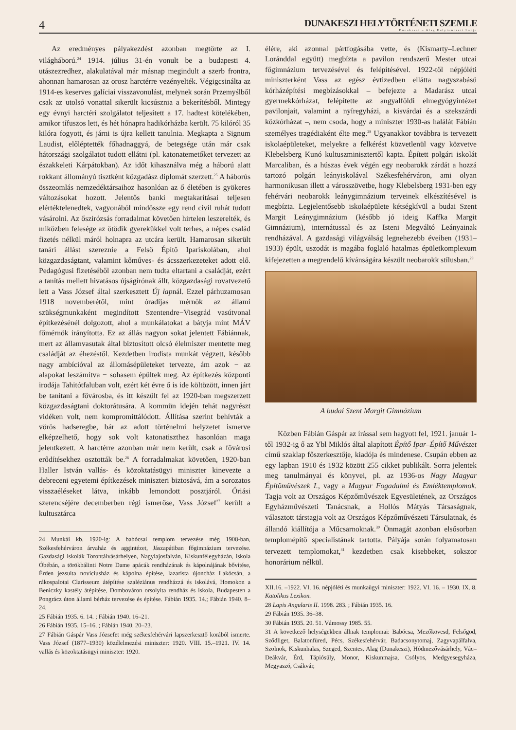4
DUNAKESZI HELYTÖRTÉNETI SZEMLE
Dunakeszi – Alag Helyismereti Lapja
Az eredményes pályakezdést azonban megtörte az I. világháború.<sup>24</sup> 1914. július 31-én vonult be a budapesti 4. utászezredhez, alakulatával már másnap megindult a szerb frontra, ahonnan hamarosan az orosz harctérre vezényelték. Végigcsinálta az 1914-es keserves galíciai visszavonulást, melynek során Przemyślből csak az utolsó vonattal sikerült kicsúsznia a bekerítésből. Mintegy egy évnyi harctéri szolgálatot teljesített a 17. hadtest kötelékében, amikor tífuszos lett, és hét hónapra hadikórházba került. 75 kilóról 35 kilóra fogyott, és járni is újra kellett tanulnia. Megkapta a Signum Laudist, előléptették főhadnaggyá, de betegsége után már csak hátországi szolgálatot tudott ellátni (pl. katonatemetőket tervezett az északkeleti Kárpátokban). Az időt kihasználva még a háború alatt rokkant állományú tisztként közgadász diplomát szerzett.<sup>25</sup> A háborús összeomlás nemzedéktársaihoz hasonlóan az ő életében is gyökeres változásokat hozott. Jelentős banki megtakarításai teljesen elértéktelenedtek, vagyonából mindössze egy rend civil ruhát tudott vásárolni. Az őszirózsás forradalmat követően hirtelen leszerelték, és miközben felesége az ötödik gyerekükkel volt terhes, a népes család fizetés nélkül máról holnapra az utcára került. Hamarosan sikerült tanári állást szereznie a Felső Építő Ipariskolában, ahol közgazdaságtant, valamint kőműves- és ácsszerkezeteket adott elő. Pedagógusi fizetéséből azonban nem tudta eltartani a családját, ezért a tanítás mellett hivatásos újságírónak állt, közgazdasági rovatvezető lett a Vass József által szerkesztett Új lapnál. Ezzel párhuzamosan 1918 novemberétől, mint óradíjas mérnök az állami szükségmunkaként megindított Szentendre−Visegrád vasútvonal építkezésénél dolgozott, ahol a munkálatokat a bátyja mint MÁV főmérnök irányította. Ez az állás nagyon sokat jelentett Fábiánnak, mert az államvasutak által biztosított olcsó élelmiszer mentette meg családját az éhezéstől. Kezdetben irodista munkát végzett, később nagy ambícióval az állomásépületeket tervezte, ám azok − az alapokat leszámítva − sohasem épültek meg. Az építkezés központi irodája Tahitótfaluban volt, ezért két évre ő is ide költözött, innen járt be tanítani a fővárosba, és itt készült fel az 1920-ban megszerzett közgazdaságtani doktorátusára. A kommün idején tehát nagyrészt vidéken volt, nem kompromittálódott. Állítása szerint behívták a vörös hadseregbe, bár az adott történelmi helyzetet ismerve elképzelhető, hogy sok volt katonatiszthez hasonlóan maga jelentkezett. A harctérre azonban már nem került, csak a fővárosi erődítésekhez osztották be.<sup>26</sup> A forradalmakat követően, 1920-ban Haller István vallás- és közoktatásügyi miniszter kinevezte a debreceni egyetemi építkezések miniszteri biztosává, ám a sorozatos visszaéléseket látva, inkább lemondott posztjáról. Óriási szerencséjére decemberben régi ismerőse, Vass József<sup>27</sup> került a kultusztárca
24 Munkái kb. 1920-ig: A babócsai templom tervezése még 1908-ban, Székesfehérváron árvaház és aggintézet, Jászapátiban főgimnázium tervezése. Gazdasági iskolák Torontálvásárhelyen, Nagylajosfalván, Kiskunfélegyházán, iskola Óbébán, a törökbálinti Notre Dame apácák rendházának és kápolnájának bővítése, Érden jezsuita noviciusház és kápolna építése, lazarista újonchàz Lakócsán, a rákospalotai Clarisseum átépítése szaléziánus rendházzá és iskolává, Homokon a Beniczky kastély átépítése, Dombováron orsolyita rendház és iskola, Budapesten a Pongrácz úton állami bérház tervezése és építése. Fábián 1935. 14.; Fábián 1940. 8–24.
25 Fábián 1935. 6. 14. ; Fábián 1940. 16–21.
26 Fábián 1935. 15–16. ; Fábián 1940. 20–23.
27 Fábián Gáspár Vass Józsefet még székesfehérvári lapszerkesztő korából ismerte. Vass József (1877–1930) közélelmezési miniszter: 1920. VIII. 15.–1921. IV. 14. vallás és közoktatásügyi miniszter: 1920.
élére, aki azonnal pártfogásába vette, és (Kismarty–Lechner Loránddal együtt) megbízta a pavilon rendszerű Mester utcai főgimnázium tervezésével és felépítésével. 1922-től népjóléti miniszterként Vass az egész évtizedben ellátta nagyszabású kórházépítési megbízásokkal – befejezte a Madarász utcai gyermekkórházat, felépítette az angyalföldi elmegyógyintézet pavilonjait, valamint a nyíregyházi, a kisvárdai és a szekszárdi közkórházat –, nem csoda, hogy a miniszter 1930-as halálát Fábián személyes tragédiaként élte meg.<sup>28</sup> Ugyanakkor továbbra is tervezett iskolaépületeket, melyekre a felkérést közvetlenül vagy közvetve Klebelsberg Kunó kultuszminisztertől kapta. Épített polgári iskolát Marcaliban, és a húszas évek végén egy neobarokk zárdát a hozzá tartozó polgári leányiskolával Székesfehérváron, ami olyan harmonikusan illett a városszövetbe, hogy Klebelsberg 1931-ben egy fehérvári neobarokk leánygimnázium terveinek elkészítésével is megbízta. Legjelentősebb iskolaépülete kétségkívül a budai Szent Margit Leánygimnázium (később jó ideig Kaffka Margit Gimnázium), internátussal és az Isteni Megváltó Leányainak rendházával. A gazdasági világválság legnehezebb éveiben (1931–1933) épült, uszodát is magába foglaló hatalmas épületkomplexum kifejezetten a megrendelő kívánságára készült neobarokk stílusban.<sup>29</sup>
A budai Szent Margit Gimnázium
Közben Fábián Gáspár az írással sem hagyott fel, 1921. január 1-től 1932-ig ő az Ybl Miklós által alapított Építő Ipar–Építő Művészet című szaklap főszerkesztője, kiadója és mindenese. Csupán ebben az egy lapban 1910 és 1932 között 255 cikket publikált. Sorra jelentek meg tanulmányai és könyvei, pl. az 1936-os Nagy Magyar Építőművészek I., vagy a Magyar Fogadalmi és Emléktemplomok. Tagja volt az Országos Képzőművészek Egyesületének, az Országos Egyházművészeti Tanácsnak, a Hollós Mátyás Társaságnak, választott társtagja volt az Országos Képzőművészeti Társulatnak, és állandó kiállítója a Műcsarnoknak.<sup>30</sup> Önmagát azonban elsősorban templomépítő specialistának tartotta. Pályája során folyamatosan tervezett templomokat,<sup>31</sup> kezdetben csak kisebbeket, sokszor honorárium nélkül.
XII.16. –1922. VI. 16. népjóléti és munkaügyi miniszter: 1922. VI. 16. – 1930. IX. 8. Katolikus Lexikon.
28 Lapis Angularis II. 1998. 283. ; Fábián 1935. 16.
29 Fábián 1935. 36–38.
30 Fábián 1935. 20. 51. Vámossy 1985. 55.
31 A következő helységekben állnak templomai: Babócsa, Mezőkövesd, Felsőgöd, Sződliget, Balatonfüred, Pécs, Székesfehérvár, Badacsonytomaj, Zagyvapálfalva, Szolnok, Kiskunhalas, Szeged, Szentes, Alag (Dunakeszi), Hódmezővásárhely, Vác–Deákvár, Érd, Tápiósüly, Monor, Kiskunmajsa, Csólyos, Medgyesegyháza, Megyaszó, Csákvár,